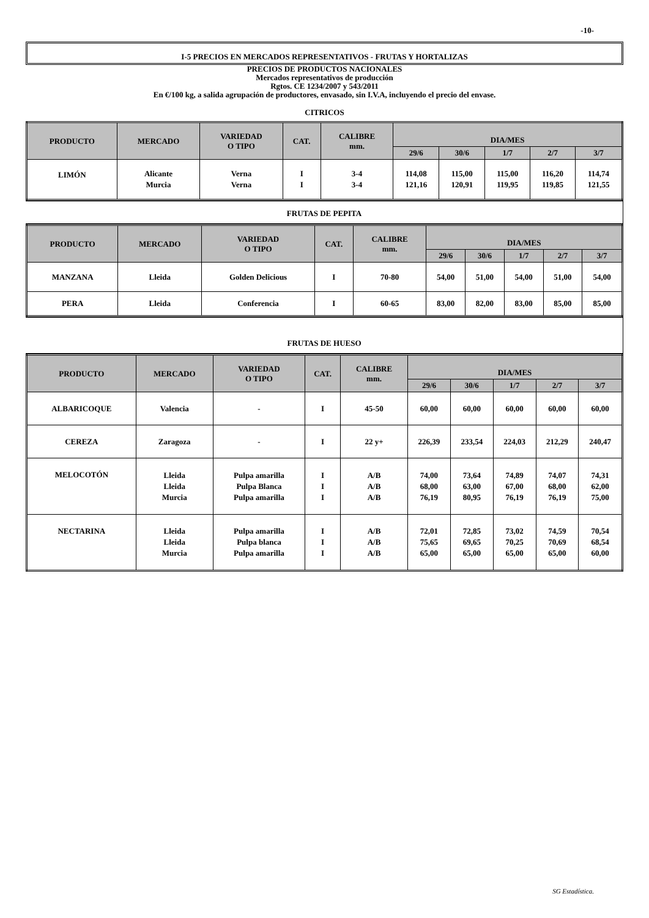-10-
I-5 PRECIOS EN MERCADOS REPRESENTATIVOS - FRUTAS Y HORTALIZAS
PRECIOS DE PRODUCTOS NACIONALES
Mercados representativos de producción
Rgtos. CE 1234/2007 y 543/2011
En €/100 kg, a salida agrupación de productores, envasado, sin I.V.A, incluyendo el precio del envase.
CITRICOS
| PRODUCTO | MERCADO | VARIEDAD O TIPO | CAT. | CALIBRE mm. | DIA/MES | | | | |
| --- | --- | --- | --- | --- | --- | --- | --- | --- | --- |
| | | | | | 29/6 | 30/6 | 1/7 | 2/7 | 3/7 |
| LIMÓN | Alicante Murcia | Verna Verna | I I | 3-4 3-4 | 114,08 121,16 | 115,00 120,91 | 115,00 119,95 | 116,20 119,85 | 114,74 121,55 |
FRUTAS DE PEPITA
| PRODUCTO | MERCADO | VARIEDAD O TIPO | CAT. | CALIBRE mm. | DIA/MES | | | | |
| --- | --- | --- | --- | --- | --- | --- | --- | --- | --- |
| | | | | | 29/6 | 30/6 | 1/7 | 2/7 | 3/7 |
| MANZANA | Lleida | Golden Delicious | I | 70-80 | 54,00 | 51,00 | 54,00 | 51,00 | 54,00 |
| PERA | Lleida | Conferencia | I | 60-65 | 83,00 | 82,00 | 83,00 | 85,00 | 85,00 |
FRUTAS DE HUESO
| PRODUCTO | MERCADO | VARIEDAD O TIPO | CAT. | CALIBRE mm. | DIA/MES | | | | |
| --- | --- | --- | --- | --- | --- | --- | --- | --- | --- |
| | | | | | 29/6 | 30/6 | 1/7 | 2/7 | 3/7 |
| ALBARICOQUE | Valencia | - | I | 45-50 | 60,00 | 60,00 | 60,00 | 60,00 | 60,00 |
| CEREZA | Zaragoza | - | I | 22 y+ | 226,39 | 233,54 | 224,03 | 212,29 | 240,47 |
| MELOCOTÓN | Lleida Lleida Murcia | Pulpa amarilla Pulpa Blanca Pulpa amarilla | I I I | A/B A/B A/B | 74,00 68,00 76,19 | 73,64 63,00 80,95 | 74,89 67,00 76,19 | 74,07 68,00 76,19 | 74,31 62,00 75,00 |
| NECTARINA | Lleida Lleida Murcia | Pulpa amarilla Pulpa blanca Pulpa amarilla | I I I | A/B A/B A/B | 72,01 75,65 65,00 | 72,85 69,65 65,00 | 73,02 70,25 65,00 | 74,59 70,69 65,00 | 70,54 68,54 60,00 |
SG Estadística.